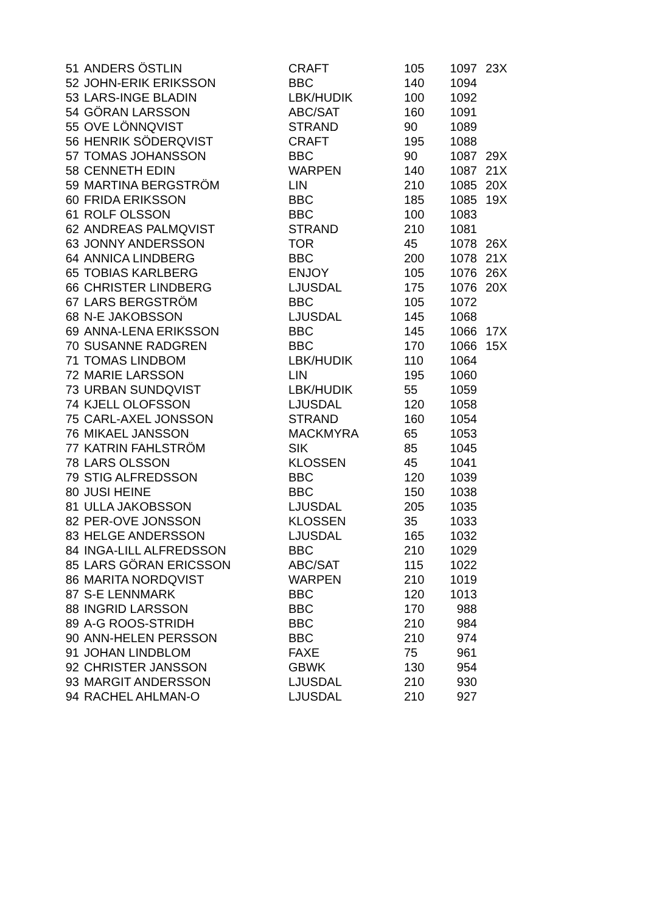| 51 | ANDERS ÖSTLIN | CRAFT | 105 | 1097 | 23X |
| 52 | JOHN-ERIK ERIKSSON | BBC | 140 | 1094 | |
| 53 | LARS-INGE BLADIN | LBK/HUDIK | 100 | 1092 | |
| 54 | GÖRAN LARSSON | ABC/SAT | 160 | 1091 | |
| 55 | OVE LÖNNQVIST | STRAND | 90 | 1089 | |
| 56 | HENRIK SÖDERQVIST | CRAFT | 195 | 1088 | |
| 57 | TOMAS JOHANSSON | BBC | 90 | 1087 | 29X |
| 58 | CENNETH EDIN | WARPEN | 140 | 1087 | 21X |
| 59 | MARTINA BERGSTRÖM | LIN | 210 | 1085 | 20X |
| 60 | FRIDA ERIKSSON | BBC | 185 | 1085 | 19X |
| 61 | ROLF OLSSON | BBC | 100 | 1083 | |
| 62 | ANDREAS PALMQVIST | STRAND | 210 | 1081 | |
| 63 | JONNY ANDERSSON | TOR | 45 | 1078 | 26X |
| 64 | ANNICA LINDBERG | BBC | 200 | 1078 | 21X |
| 65 | TOBIAS KARLBERG | ENJOY | 105 | 1076 | 26X |
| 66 | CHRISTER LINDBERG | LJUSDAL | 175 | 1076 | 20X |
| 67 | LARS BERGSTRÖM | BBC | 105 | 1072 | |
| 68 | N-E JAKOBSSON | LJUSDAL | 145 | 1068 | |
| 69 | ANNA-LENA ERIKSSON | BBC | 145 | 1066 | 17X |
| 70 | SUSANNE RADGREN | BBC | 170 | 1066 | 15X |
| 71 | TOMAS LINDBOM | LBK/HUDIK | 110 | 1064 | |
| 72 | MARIE LARSSON | LIN | 195 | 1060 | |
| 73 | URBAN SUNDQVIST | LBK/HUDIK | 55 | 1059 | |
| 74 | KJELL OLOFSSON | LJUSDAL | 120 | 1058 | |
| 75 | CARL-AXEL JONSSON | STRAND | 160 | 1054 | |
| 76 | MIKAEL JANSSON | MACKMYRA | 65 | 1053 | |
| 77 | KATRIN FAHLSTRÖM | SIK | 85 | 1045 | |
| 78 | LARS OLSSON | KLOSSEN | 45 | 1041 | |
| 79 | STIG ALFREDSSON | BBC | 120 | 1039 | |
| 80 | JUSI HEINE | BBC | 150 | 1038 | |
| 81 | ULLA JAKOBSSON | LJUSDAL | 205 | 1035 | |
| 82 | PER-OVE JONSSON | KLOSSEN | 35 | 1033 | |
| 83 | HELGE ANDERSSON | LJUSDAL | 165 | 1032 | |
| 84 | INGA-LILL ALFREDSSON | BBC | 210 | 1029 | |
| 85 | LARS GÖRAN ERICSSON | ABC/SAT | 115 | 1022 | |
| 86 | MARITA NORDQVIST | WARPEN | 210 | 1019 | |
| 87 | S-E LENNMARK | BBC | 120 | 1013 | |
| 88 | INGRID LARSSON | BBC | 170 | 988 | |
| 89 | A-G ROOS-STRIDH | BBC | 210 | 984 | |
| 90 | ANN-HELEN PERSSON | BBC | 210 | 974 | |
| 91 | JOHAN LINDBLOM | FAXE | 75 | 961 | |
| 92 | CHRISTER JANSSON | GBWK | 130 | 954 | |
| 93 | MARGIT ANDERSSON | LJUSDAL | 210 | 930 | |
| 94 | RACHEL AHLMAN-O | LJUSDAL | 210 | 927 | |